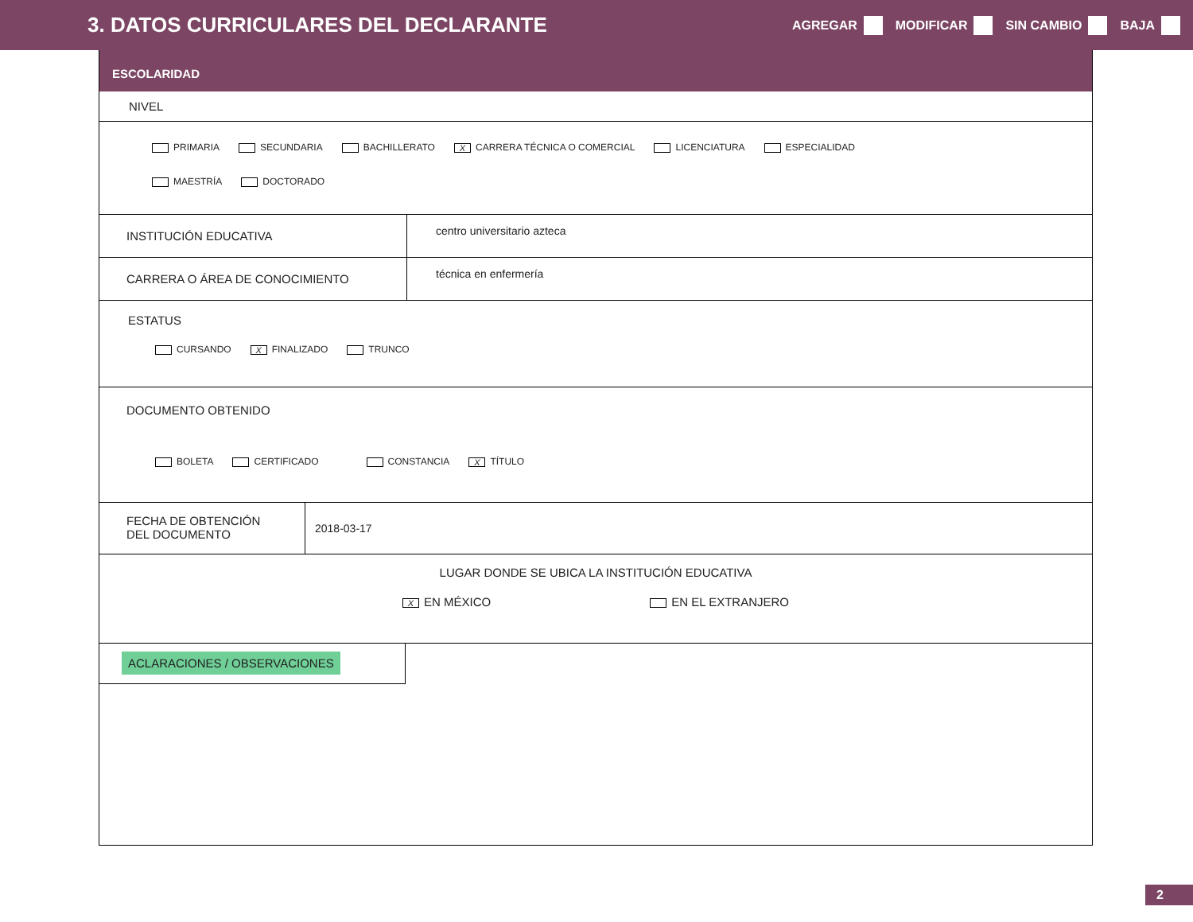3. DATOS CURRICULARES DEL DECLARANTE
AGREGAR MODIFICAR SIN CAMBIO BAJA
ESCOLARIDAD
NIVEL
PRIMARIA SECUNDARIA BACHILLERATO X CARRERA TÉCNICA O COMERCIAL LICENCIATURA ESPECIALIDAD
MAESTRÍA DOCTORADO
INSTITUCIÓN EDUCATIVA
centro universitario azteca
CARRERA O ÁREA DE CONOCIMIENTO
técnica en enfermería
ESTATUS
CURSANDO X FINALIZADO TRUNCO
DOCUMENTO OBTENIDO
BOLETA CERTIFICADO CONSTANCIA X TÍTULO
FECHA DE OBTENCIÓN
DEL DOCUMENTO
2018-03-17
LUGAR DONDE SE UBICA LA INSTITUCIÓN EDUCATIVA
X EN MÉXICO EN EL EXTRANJERO
ACLARACIONES / OBSERVACIONES
2